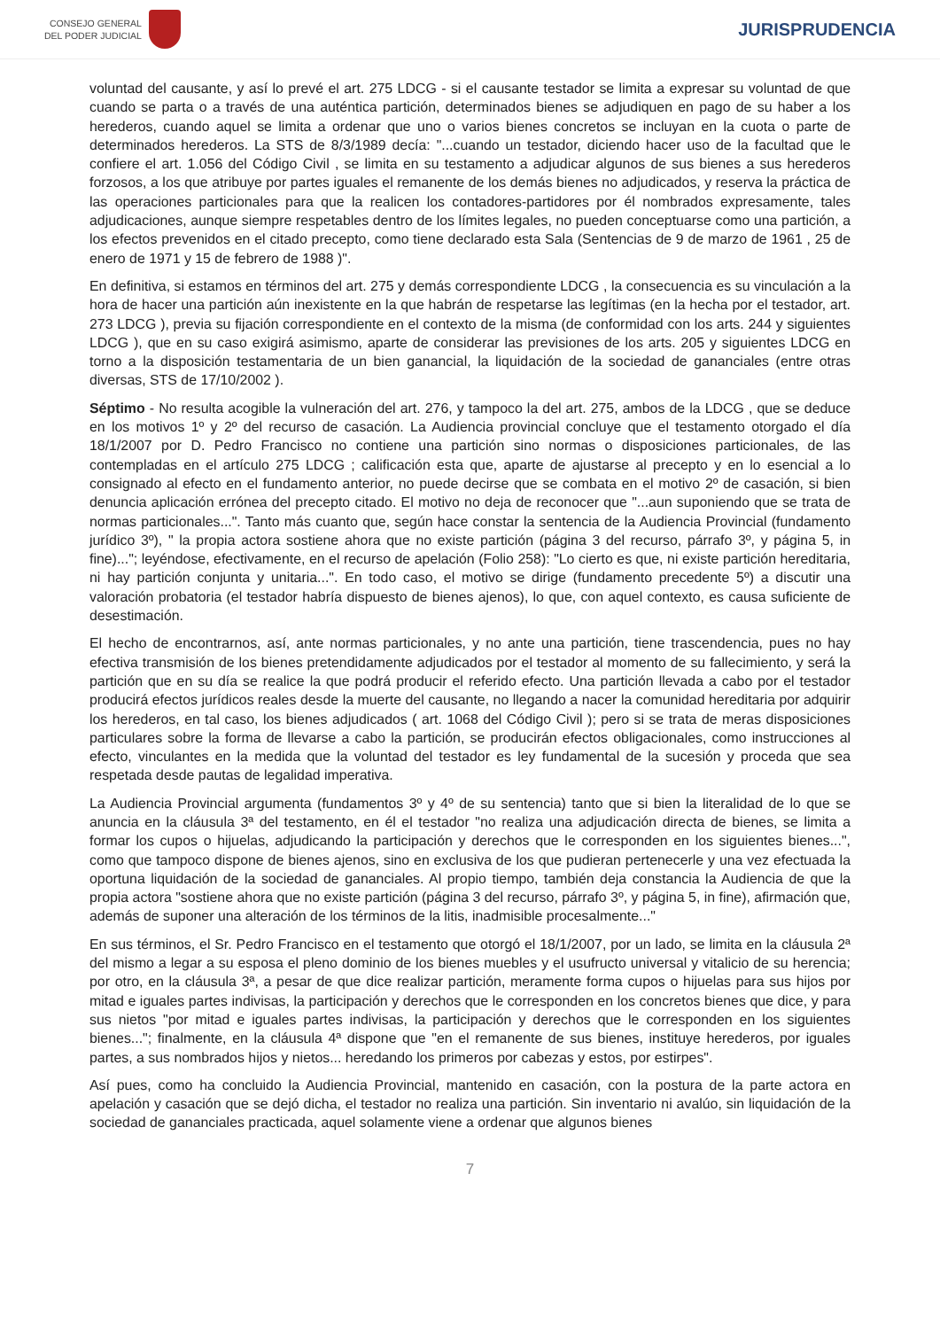CONSEJO GENERAL
DEL PODER JUDICIAL
JURISPRUDENCIA
voluntad del causante, y así lo prevé el art. 275 LDCG - si el causante testador se limita a expresar su voluntad de que cuando se parta o a través de una auténtica partición, determinados bienes se adjudiquen en pago de su haber a los herederos, cuando aquel se limita a ordenar que uno o varios bienes concretos se incluyan en la cuota o parte de determinados herederos. La STS de 8/3/1989 decía: "...cuando un testador, diciendo hacer uso de la facultad que le confiere el art. 1.056 del Código Civil , se limita en su testamento a adjudicar algunos de sus bienes a sus herederos forzosos, a los que atribuye por partes iguales el remanente de los demás bienes no adjudicados, y reserva la práctica de las operaciones particionales para que la realicen los contadores-partidores por él nombrados expresamente, tales adjudicaciones, aunque siempre respetables dentro de los límites legales, no pueden conceptuarse como una partición, a los efectos prevenidos en el citado precepto, como tiene declarado esta Sala (Sentencias de 9 de marzo de 1961 , 25 de enero de 1971 y 15 de febrero de 1988 )".
En definitiva, si estamos en términos del art. 275 y demás correspondiente LDCG , la consecuencia es su vinculación a la hora de hacer una partición aún inexistente en la que habrán de respetarse las legítimas (en la hecha por el testador, art. 273 LDCG ), previa su fijación correspondiente en el contexto de la misma (de conformidad con los arts. 244 y siguientes LDCG ), que en su caso exigirá asimismo, aparte de considerar las previsiones de los arts. 205 y siguientes LDCG en torno a la disposición testamentaria de un bien ganancial, la liquidación de la sociedad de gananciales (entre otras diversas, STS de 17/10/2002 ).
Séptimo - No resulta acogible la vulneración del art. 276, y tampoco la del art. 275, ambos de la LDCG , que se deduce en los motivos 1º y 2º del recurso de casación. La Audiencia provincial concluye que el testamento otorgado el día 18/1/2007 por D. Pedro Francisco no contiene una partición sino normas o disposiciones particionales, de las contempladas en el artículo 275 LDCG ; calificación esta que, aparte de ajustarse al precepto y en lo esencial a lo consignado al efecto en el fundamento anterior, no puede decirse que se combata en el motivo 2º de casación, si bien denuncia aplicación errónea del precepto citado. El motivo no deja de reconocer que "...aun suponiendo que se trata de normas particionales...". Tanto más cuanto que, según hace constar la sentencia de la Audiencia Provincial (fundamento jurídico 3º), " la propia actora sostiene ahora que no existe partición (página 3 del recurso, párrafo 3º, y página 5, in fine)..."; leyéndose, efectivamente, en el recurso de apelación (Folio 258): "Lo cierto es que, ni existe partición hereditaria, ni hay partición conjunta y unitaria...". En todo caso, el motivo se dirige (fundamento precedente 5º) a discutir una valoración probatoria (el testador habría dispuesto de bienes ajenos), lo que, con aquel contexto, es causa suficiente de desestimación.
El hecho de encontrarnos, así, ante normas particionales, y no ante una partición, tiene trascendencia, pues no hay efectiva transmisión de los bienes pretendidamente adjudicados por el testador al momento de su fallecimiento, y será la partición que en su día se realice la que podrá producir el referido efecto. Una partición llevada a cabo por el testador producirá efectos jurídicos reales desde la muerte del causante, no llegando a nacer la comunidad hereditaria por adquirir los herederos, en tal caso, los bienes adjudicados ( art. 1068 del Código Civil ); pero si se trata de meras disposiciones particulares sobre la forma de llevarse a cabo la partición, se producirán efectos obligacionales, como instrucciones al efecto, vinculantes en la medida que la voluntad del testador es ley fundamental de la sucesión y proceda que sea respetada desde pautas de legalidad imperativa.
La Audiencia Provincial argumenta (fundamentos 3º y 4º de su sentencia) tanto que si bien la literalidad de lo que se anuncia en la cláusula 3ª del testamento, en él el testador "no realiza una adjudicación directa de bienes, se limita a formar los cupos o hijuelas, adjudicando la participación y derechos que le corresponden en los siguientes bienes...", como que tampoco dispone de bienes ajenos, sino en exclusiva de los que pudieran pertenecerle y una vez efectuada la oportuna liquidación de la sociedad de gananciales. Al propio tiempo, también deja constancia la Audiencia de que la propia actora "sostiene ahora que no existe partición (página 3 del recurso, párrafo 3º, y página 5, in fine), afirmación que, además de suponer una alteración de los términos de la litis, inadmisible procesalmente..."
En sus términos, el Sr. Pedro Francisco en el testamento que otorgó el 18/1/2007, por un lado, se limita en la cláusula 2ª del mismo a legar a su esposa el pleno dominio de los bienes muebles y el usufructo universal y vitalicio de su herencia; por otro, en la cláusula 3ª, a pesar de que dice realizar partición, meramente forma cupos o hijuelas para sus hijos por mitad e iguales partes indivisas, la participación y derechos que le corresponden en los concretos bienes que dice, y para sus nietos "por mitad e iguales partes indivisas, la participación y derechos que le corresponden en los siguientes bienes..."; finalmente, en la cláusula 4ª dispone que "en el remanente de sus bienes, instituye herederos, por iguales partes, a sus nombrados hijos y nietos... heredando los primeros por cabezas y estos, por estirpes".
Así pues, como ha concluido la Audiencia Provincial, mantenido en casación, con la postura de la parte actora en apelación y casación que se dejó dicha, el testador no realiza una partición. Sin inventario ni avalúo, sin liquidación de la sociedad de gananciales practicada, aquel solamente viene a ordenar que algunos bienes
7